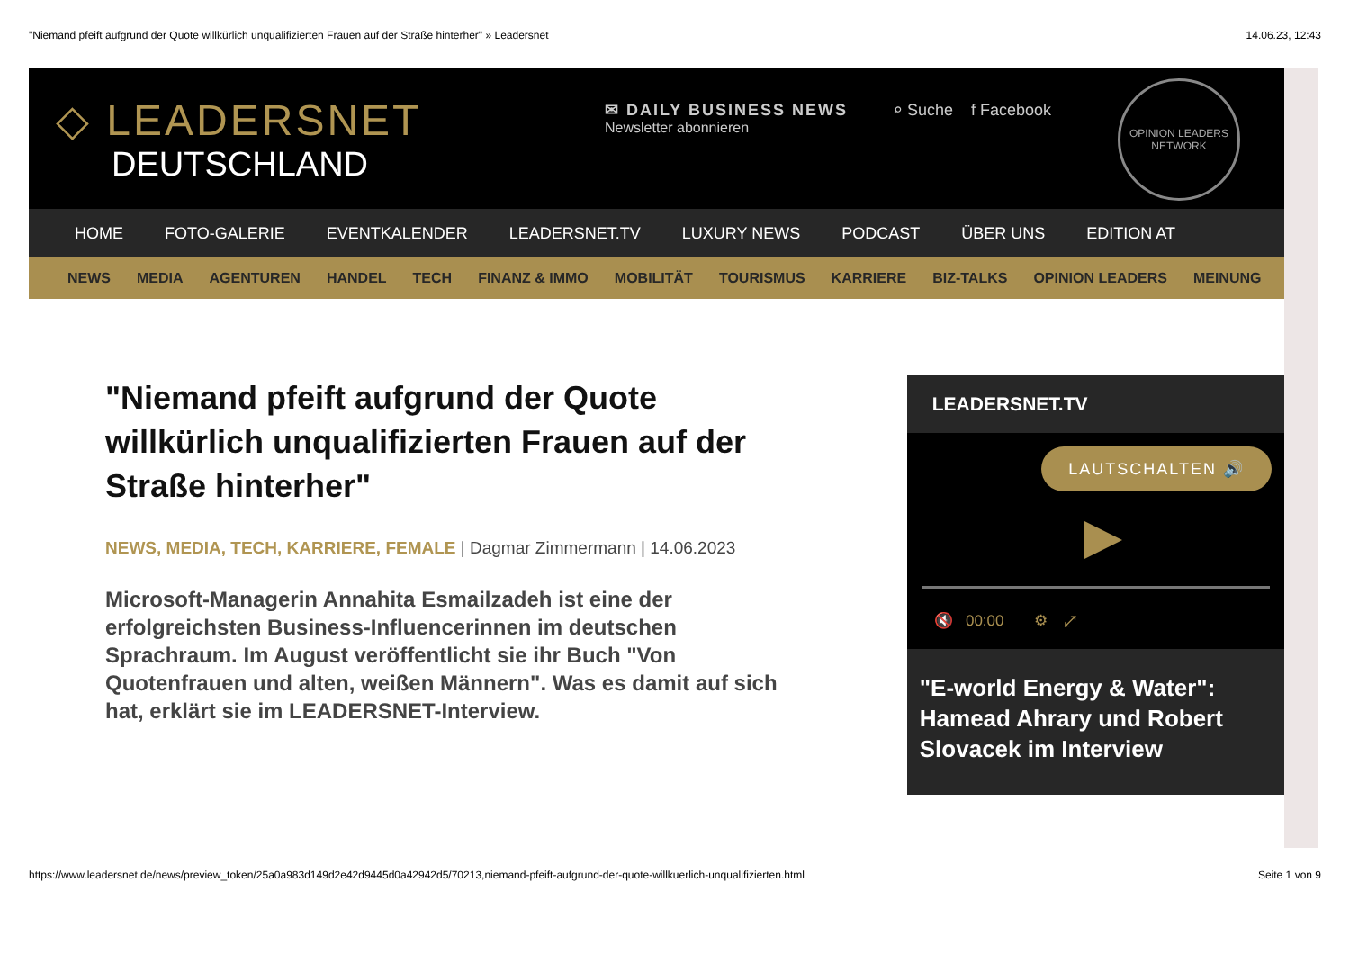"Niemand pfeift aufgrund der Quote willkürlich unqualifizierten Frauen auf der Straße hinterher" » Leadersnet 14.06.23, 12:43
◇ LEADERSNET
DEUTSCHLAND
✉ DAILY BUSINESS NEWS
Newsletter abonnieren
⌕ Suche f Facebook
OPINION LEADERS
NETWORK
HOME FOTO-GALERIE EVENTKALENDER LEADERSNET.TV LUXURY NEWS PODCAST ÜBER UNS EDITION AT
NEWS MEDIA AGENTUREN HANDEL TECH FINANZ & IMMO MOBILITÄT TOURISMUS KARRIERE BIZ-TALKS OPINION LEADERS MEINUNG
"Niemand pfeift aufgrund der Quote willkürlich unqualifizierten Frauen auf der Straße hinterher"
NEWS, MEDIA, TECH, KARRIERE, FEMALE | Dagmar Zimmermann | 14.06.2023
Microsoft-Managerin Annahita Esmailzadeh ist eine der erfolgreichsten Business-Influencerinnen im deutschen Sprachraum. Im August veröffentlicht sie ihr Buch "Von Quotenfrauen und alten, weißen Männern". Was es damit auf sich hat, erklärt sie im LEADERSNET-Interview.
LEADERSNET.TV
LAUTSCHALTEN 🔊
🔇 00:00 ⚙ ⤢
"E-world Energy & Water": Hamead Ahrary und Robert Slovacek im Interview
https://www.leadersnet.de/news/preview_token/25a0a983d149d2e42d9445d0a42942d5/70213,niemand-pfeift-aufgrund-der-quote-willkuerlich-unqualifizierten.html Seite 1 von 9